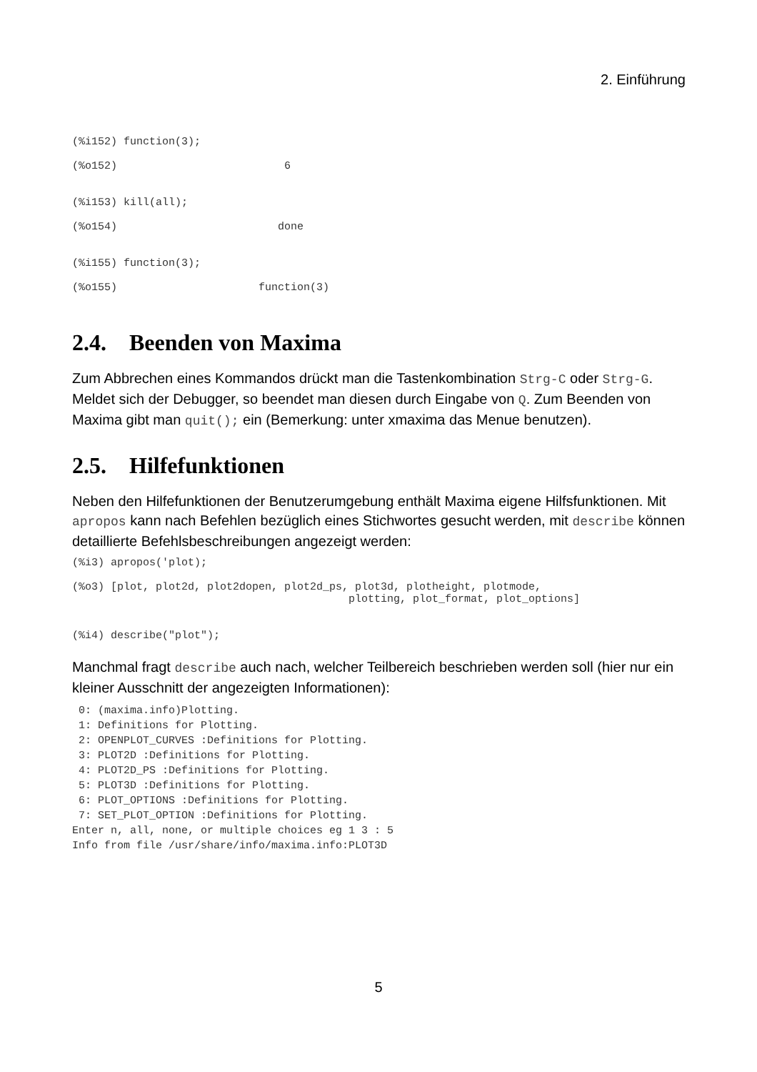2. Einführung
(%i152) function(3);

(%o152)                          6


(%i153) kill(all);

(%o154)                         done


(%i155) function(3);

(%o155)                      function(3)
2.4. Beenden von Maxima
Zum Abbrechen eines Kommandos drückt man die Tastenkombination Strg-C oder Strg-G. Meldet sich der Debugger, so beendet man diesen durch Eingabe von Q. Zum Beenden von Maxima gibt man quit(); ein (Bemerkung: unter xmaxima das Menue benutzen).
2.5. Hilfefunktionen
Neben den Hilfefunktionen der Benutzerumgebung enthält Maxima eigene Hilfsfunktionen. Mit apropos kann nach Befehlen bezüglich eines Stichwortes gesucht werden, mit describe können detaillierte Befehlsbeschreibungen angezeigt werden:
(%i3) apropos('plot);

(%o3) [plot, plot2d, plot2dopen, plot2d_ps, plot3d, plotheight, plotmode,
                                           plotting, plot_format, plot_options]


(%i4) describe("plot");
Manchmal fragt describe auch nach, welcher Teilbereich beschrieben werden soll (hier nur ein kleiner Ausschnitt der angezeigten Informationen):
 0: (maxima.info)Plotting.
 1: Definitions for Plotting.
 2: OPENPLOT_CURVES :Definitions for Plotting.
 3: PLOT2D :Definitions for Plotting.
 4: PLOT2D_PS :Definitions for Plotting.
 5: PLOT3D :Definitions for Plotting.
 6: PLOT_OPTIONS :Definitions for Plotting.
 7: SET_PLOT_OPTION :Definitions for Plotting.
Enter n, all, none, or multiple choices eg 1 3 : 5
Info from file /usr/share/info/maxima.info:PLOT3D
5